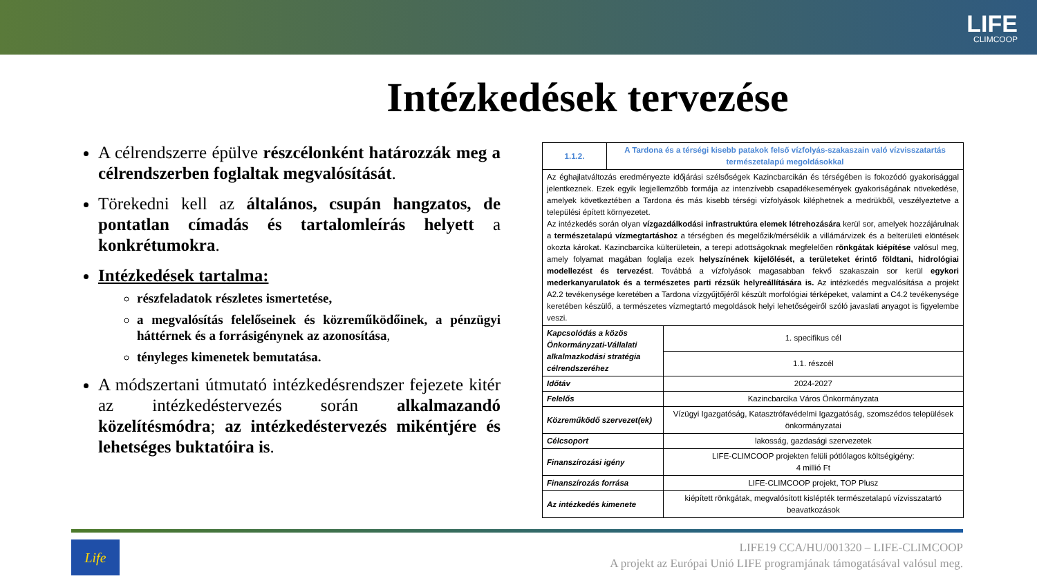LIFE
CLIMCOOP
Intézkedések tervezése
A célrendszerre épülve részcélonként határozzák meg a célrendszerben foglaltak megvalósítását.
Törekedni kell az általános, csupán hangzatos, de pontatlan címadás és tartalomleírás helyett a konkrétumokra.
Intézkedések tartalma:
részfeladatok részletes ismertetése,
a megvalósítás felelőseinek és közreműködőinek, a pénzügyi háttérnek és a forrásigénynek az azonosítása,
tényleges kimenetek bemutatása.
A módszertani útmutató intézkedésrendszer fejezete kitér az intézkedéstervezés során alkalmazandó közelítésmódra; az intézkedéstervezés mikéntjére és lehetséges buktatóira is.
| 1.1.2. | A Tardona és a térségi kisebb patakok felső vízfolyás-szakaszain való vízvisszatartás természetalapú megoldásokkal | |
| Az éghajlatváltozás eredményezte időjárási szélsőségek Kazincbarcikán és térségében is fokozódó gyakorisággal jelentkeznek. Ezek egyik legjellemzőbb formája az intenzívebb csapadékesemények gyakoriságának növekedése, amelyek következtében a Tardona és más kisebb térségi vízfolyások kiléphetnek a medrükből, veszélyeztetve a települési épített környezetet. Az intézkedés során olyan vízgazdálkodási infrastruktúra elemek létrehozására kerül sor, amelyek hozzájárulnak a természetalapú vízmegtartáshoz a térségben és megelőzik/mérséklik a villámárvizek és a belterületi elöntések okozta károkat. Kazincbarcika külterületein, a terepi adottságoknak megfelelően rönkgátak kiépítése valósul meg, amely folyamat magában foglalja ezek helyszínének kijelölését, a területeket érintő földtani, hidrológiai modellezést és tervezést . Továbbá a vízfolyások magasabban fekvő szakaszain sor kerül egykori mederkanyarulatok és a természetes parti rézsűk helyreállítására is. Az intézkedés megvalósítása a projekt A2.2 tevékenysége keretében a Tardona vízgyűjtőjéről készült morfológiai térképeket, valamint a C4.2 tevékenysége keretében készülő, a természetes vízmegtartó megoldások helyi lehetőségeiről szóló javaslati anyagot is figyelembe veszi. | | |
| Kapcsolódás a közös Önkormányzati-Vállalati alkalmazkodási stratégia célrendszeréhez | | 1. specifikus cél |
| | | 1.1. részcél |
| Időtáv | | 2024-2027 |
| Felelős | | Kazincbarcika Város Önkormányzata |
| Közreműködő szervezet(ek) | | Vízügyi Igazgatóság, Katasztrófavédelmi Igazgatóság, szomszédos települések önkormányzatai |
| Célcsoport | | lakosság, gazdasági szervezetek |
| Finanszírozási igény | | LIFE-CLIMCOOP projekten felüli pótlólagos költségigény: 4 millió Ft |
| Finanszírozás forrása | | LIFE-CLIMCOOP projekt, TOP Plusz |
| Az intézkedés kimenete | | kiépített rönkgátak, megvalósított kislépték természetalapú vízvisszatartó beavatkozások |
Life
LIFE19 CCA/HU/001320 – LIFE-CLIMCOOP
A projekt az Európai Unió LIFE programjának támogatásával valósul meg.